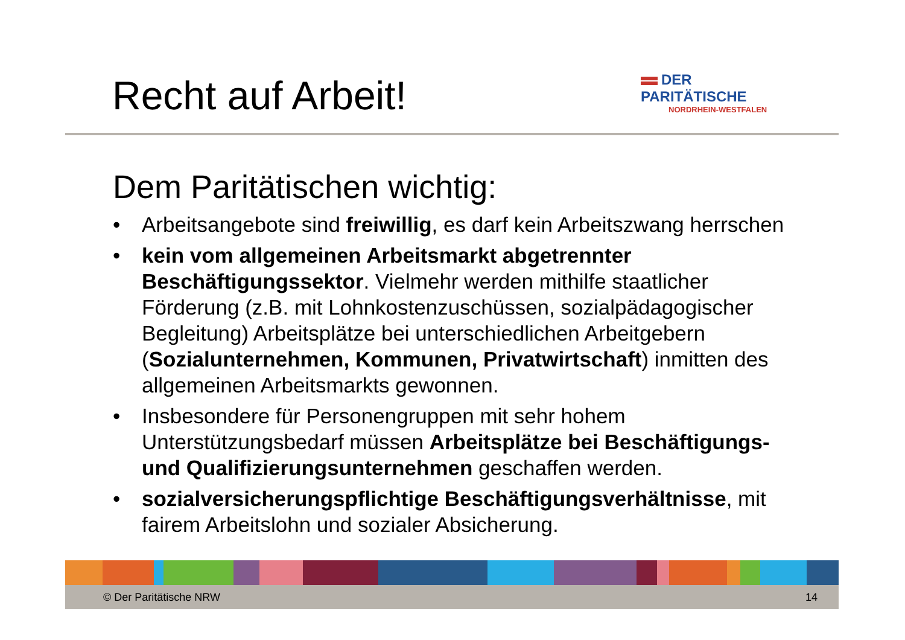Recht auf Arbeit!
DER PARITÄTISCHE
NORDRHEIN-WESTFALEN
Dem Paritätischen wichtig:
• Arbeitsangebote sind freiwillig, es darf kein Arbeitszwang herrschen
• kein vom allgemeinen Arbeitsmarkt abgetrennter Beschäftigungssektor. Vielmehr werden mithilfe staatlicher Förderung (z.B. mit Lohnkostenzuschüssen, sozialpädagogischer Begleitung) Arbeitsplätze bei unterschiedlichen Arbeitgebern (Sozialunternehmen, Kommunen, Privatwirtschaft) inmitten des allgemeinen Arbeitsmarkts gewonnen.
• Insbesondere für Personengruppen mit sehr hohem Unterstützungsbedarf müssen Arbeitsplätze bei Beschäftigungs- und Qualifizierungsunternehmen geschaffen werden.
• sozialversicherungspflichtige Beschäftigungsverhältnisse, mit fairem Arbeitslohn und sozialer Absicherung.
© Der Paritätische NRW 14